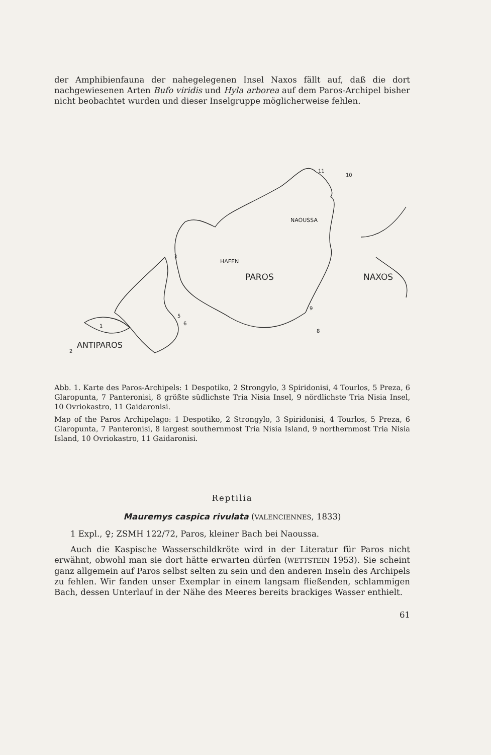der Amphibienfauna der nahegelegenen Insel Naxos fällt auf, daß die dort nachgewiesenen Arten Bufo viridis und Hyla arborea auf dem Paros-Archipel bisher nicht beobachtet wurden und dieser Inselgruppe möglicherweise fehlen.
NAOUSSA
HAFEN
PAROS
NAXOS
ANTIPAROS
1
2
3
5
6
8
9
10
11
Abb. 1. Karte des Paros-Archipels: 1 Despotiko, 2 Strongylo, 3 Spiridonisi, 4 Tourlos, 5 Preza, 6 Glaropunta, 7 Panteronisi, 8 größte südlichste Tria Nisia Insel, 9 nördlichste Tria Nisia Insel, 10 Ovriokastro, 11 Gaidaronisi.
Map of the Paros Archipelago: 1 Despotiko, 2 Strongylo, 3 Spiridonisi, 4 Tourlos, 5 Preza, 6 Glaropunta, 7 Panteronisi, 8 largest southernmost Tria Nisia Island, 9 northernmost Tria Nisia Island, 10 Ovriokastro, 11 Gaidaronisi.
Reptilia
Mauremys caspica rivulata (VALENCIENNES, 1833)
1 Expl., ♀; ZSMH 122/72, Paros, kleiner Bach bei Naoussa.
Auch die Kaspische Wasserschildkröte wird in der Literatur für Paros nicht erwähnt, obwohl man sie dort hätte erwarten dürfen (WETTSTEIN 1953). Sie scheint ganz allgemein auf Paros selbst selten zu sein und den anderen Inseln des Archipels zu fehlen. Wir fanden unser Exemplar in einem langsam fließenden, schlammigen Bach, dessen Unterlauf in der Nähe des Meeres bereits brackiges Wasser enthielt.
61